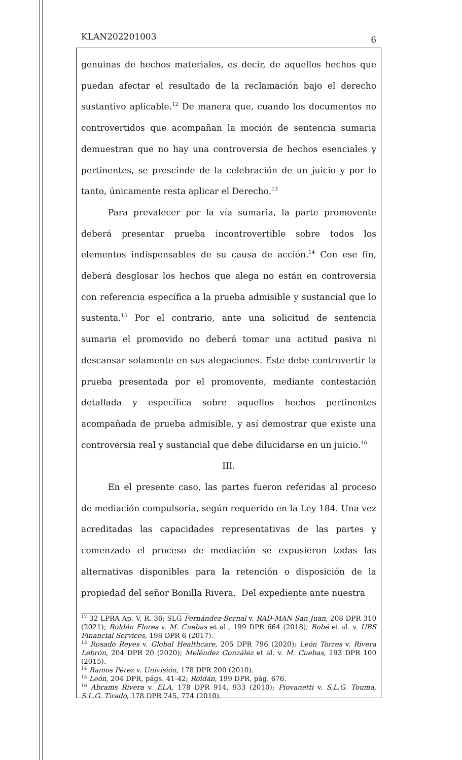KLAN202201003 6
genuinas de hechos materiales, es decir, de aquellos hechos que puedan afectar el resultado de la reclamación bajo el derecho sustantivo aplicable.<sup>12</sup> De manera que, cuando los documentos no controvertidos que acompañan la moción de sentencia sumaria demuestran que no hay una controversia de hechos esenciales y pertinentes, se prescinde de la celebración de un juicio y por lo tanto, únicamente resta aplicar el Derecho.<sup>13</sup>
Para prevalecer por la vía sumaria, la parte promovente deberá presentar prueba incontrovertible sobre todos los elementos indispensables de su causa de acción.<sup>14</sup> Con ese fin, deberá desglosar los hechos que alega no están en controversia con referencia específica a la prueba admisible y sustancial que lo sustenta.<sup>15</sup> Por el contrario, ante una solicitud de sentencia sumaria el promovido no deberá tomar una actitud pasiva ni descansar solamente en sus alegaciones. Este debe controvertir la prueba presentada por el promovente, mediante contestación detallada y específica sobre aquellos hechos pertinentes acompañada de prueba admisible, y así demostrar que existe una controversia real y sustancial que debe dilucidarse en un juicio.<sup>16</sup>
III.
En el presente caso, las partes fueron referidas al proceso de mediación compulsoria, según requerido en la Ley 184. Una vez acreditadas las capacidades representativas de las partes y comenzado el proceso de mediación se expusieron todas las alternativas disponibles para la retención o disposición de la propiedad del señor Bonilla Rivera. Del expediente ante nuestra
<sup>12</sup> 32 LPRA Ap. V, R. 36; SLG Fernández-Bernal v. RAD-MAN San Juan, 208 DPR 310 (2021); Roldán Flores v. M. Cuebas et al., 199 DPR 664 (2018); Bobé et al. v. UBS Financial Services, 198 DPR 6 (2017).
<sup>13</sup> Rosado Reyes v. Global Healthcare, 205 DPR 796 (2020); León Torres v. Rivera Lebrón, 204 DPR 20 (2020); Meléndez González et al. v. M. Cuebas, 193 DPR 100 (2015).
<sup>14</sup> Ramos Pérez v. Univisión, 178 DPR 200 (2010).
<sup>15</sup> León, 204 DPR, págs. 41-42; Roldán, 199 DPR, pág. 676.
<sup>16</sup> Abrams Rivera v. ELA, 178 DPR 914, 933 (2010); Piovanetti v. S.L.G. Touma, S.L.G. Tirado, 178 DPR 745, 774 (2010).